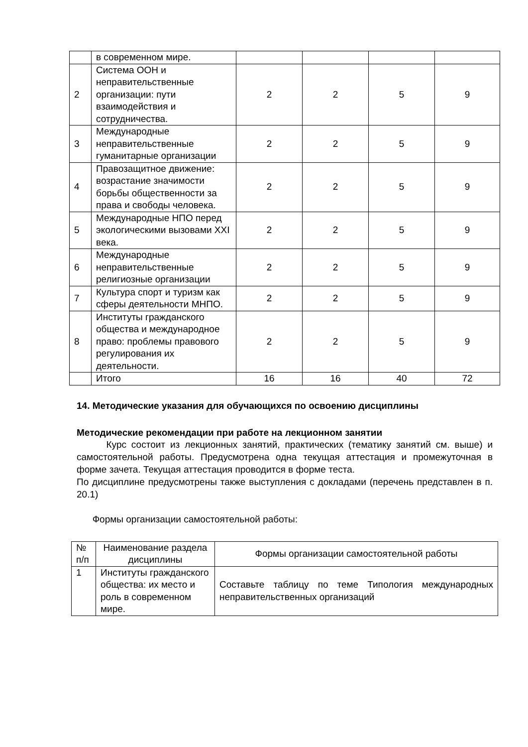| | в современном мире. | | | | |
| 2 | Система ООН и неправительственные организации: пути взаимодействия и сотрудничества. | 2 | 2 | 5 | 9 |
| 3 | Международные неправительственные гуманитарные организации | 2 | 2 | 5 | 9 |
| 4 | Правозащитное движение: возрастание значимости борьбы общественности за права и свободы человека. | 2 | 2 | 5 | 9 |
| 5 | Международные НПО перед экологическими вызовами XXI века. | 2 | 2 | 5 | 9 |
| 6 | Международные неправительственные религиозные организации | 2 | 2 | 5 | 9 |
| 7 | Культура спорт и туризм как сферы деятельности МНПО. | 2 | 2 | 5 | 9 |
| 8 | Институты гражданского общества и международное право: проблемы правового регулирования их деятельности. | 2 | 2 | 5 | 9 |
| | Итого | 16 | 16 | 40 | 72 |
14. Методические указания для обучающихся по освоению дисциплины
Методические рекомендации при работе на лекционном занятии
Курс состоит из лекционных занятий, практических (тематику занятий см. выше) и самостоятельной работы. Предусмотрена одна текущая аттестация и промежуточная в форме зачета. Текущая аттестация проводится в форме теста.
По дисциплине предусмотрены также выступления с докладами (перечень представлен в п. 20.1)
Формы организации самостоятельной работы:
| № п/п | Наименование раздела дисциплины | Формы организации самостоятельной работы |
| --- | --- | --- |
| 1 | Институты гражданского общества: их место и роль в современном мире. | Составьте таблицу по теме Типология международных неправительственных организаций |